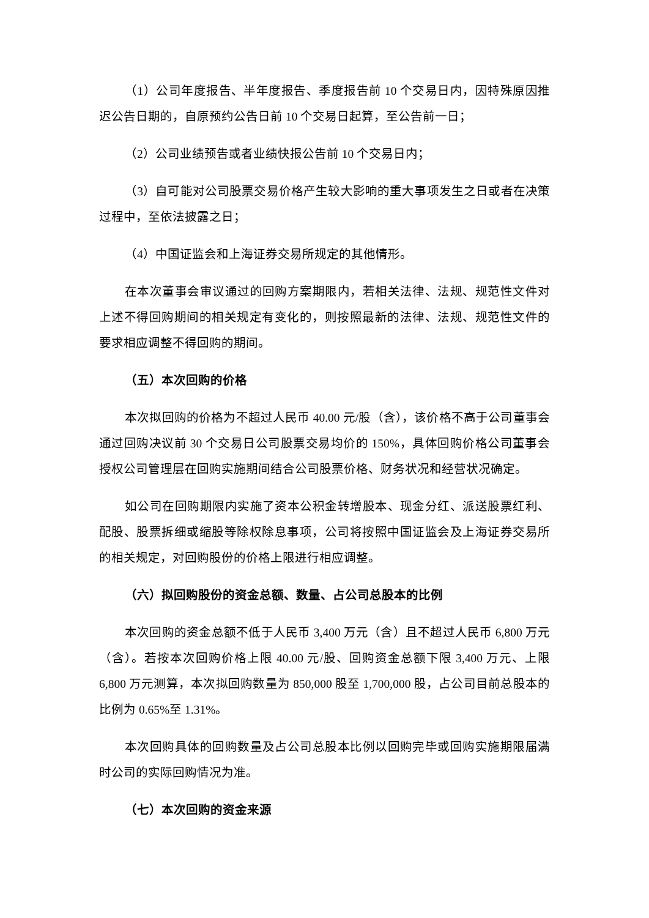（1）公司年度报告、半年度报告、季度报告前 10 个交易日内，因特殊原因推迟公告日期的，自原预约公告日前 10 个交易日起算，至公告前一日；
（2）公司业绩预告或者业绩快报公告前 10 个交易日内；
（3）自可能对公司股票交易价格产生较大影响的重大事项发生之日或者在决策过程中，至依法披露之日；
（4）中国证监会和上海证券交易所规定的其他情形。
在本次董事会审议通过的回购方案期限内，若相关法律、法规、规范性文件对上述不得回购期间的相关规定有变化的，则按照最新的法律、法规、规范性文件的要求相应调整不得回购的期间。
（五）本次回购的价格
本次拟回购的价格为不超过人民币 40.00 元/股（含），该价格不高于公司董事会通过回购决议前 30 个交易日公司股票交易均价的 150%，具体回购价格公司董事会授权公司管理层在回购实施期间结合公司股票价格、财务状况和经营状况确定。
如公司在回购期限内实施了资本公积金转增股本、现金分红、派送股票红利、配股、股票拆细或缩股等除权除息事项，公司将按照中国证监会及上海证券交易所的相关规定，对回购股份的价格上限进行相应调整。
（六）拟回购股份的资金总额、数量、占公司总股本的比例
本次回购的资金总额不低于人民币 3,400 万元（含）且不超过人民币 6,800 万元（含）。若按本次回购价格上限 40.00 元/股、回购资金总额下限 3,400 万元、上限 6,800 万元测算，本次拟回购数量为 850,000 股至 1,700,000 股，占公司目前总股本的比例为 0.65%至 1.31%。
本次回购具体的回购数量及占公司总股本比例以回购完毕或回购实施期限届满时公司的实际回购情况为准。
（七）本次回购的资金来源